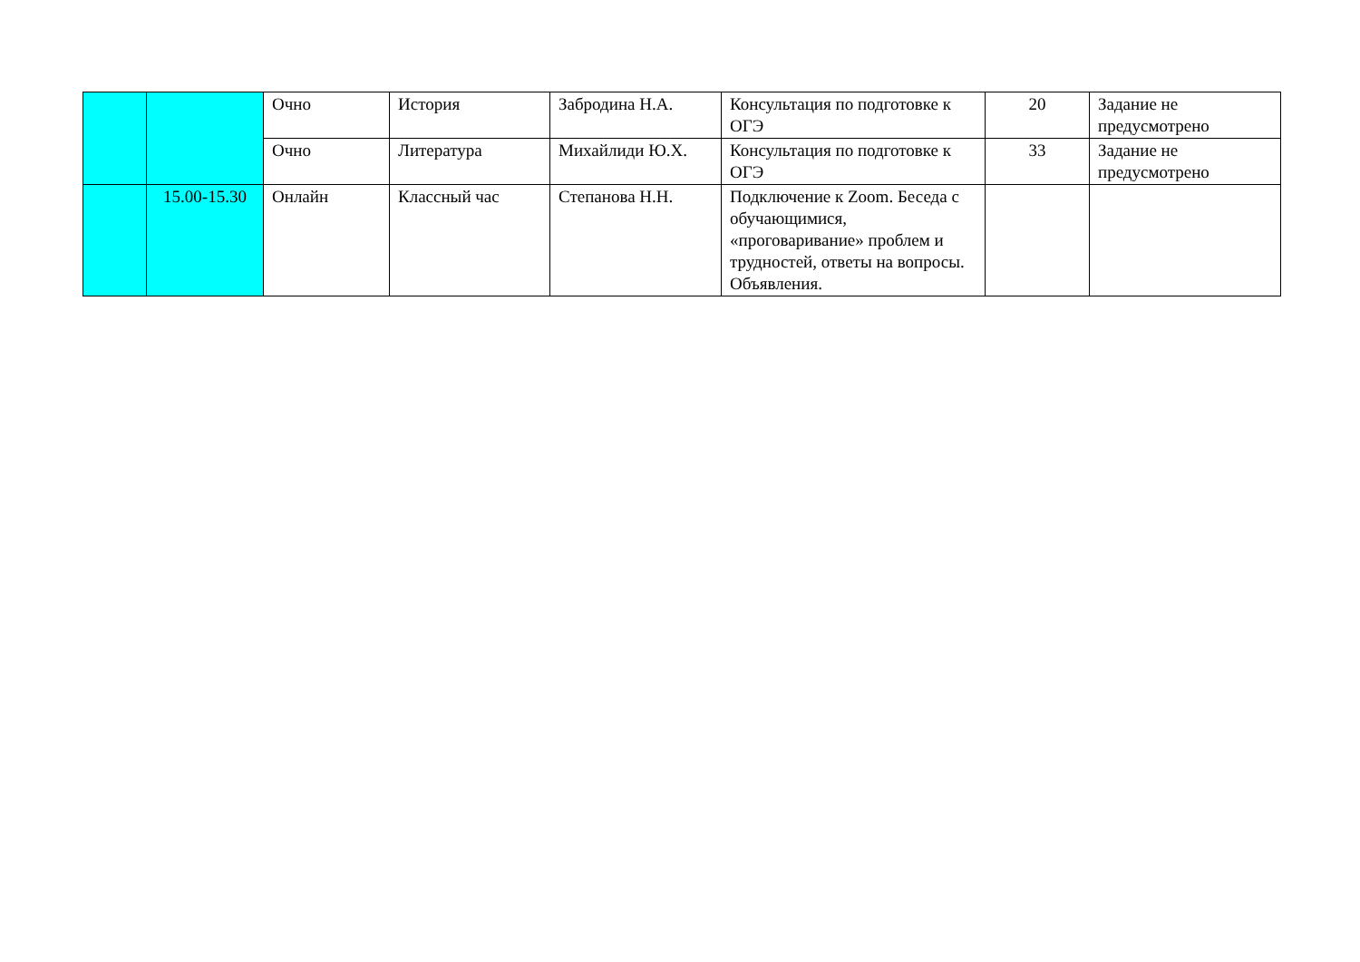| | | Очно | История | Забродина Н.А. | Консультация по подготовке к ОГЭ | 20 | Задание не предусмотрено |
| | | Очно | Литература | Михайлиди Ю.Х. | Консультация по подготовке к ОГЭ | 33 | Задание не предусмотрено |
| | 15.00-15.30 | Онлайн | Классный час | Степанова Н.Н. | Подключение к Zoom. Беседа с обучающимися, «проговаривание» проблем и трудностей, ответы на вопросы. Объявления. | | |